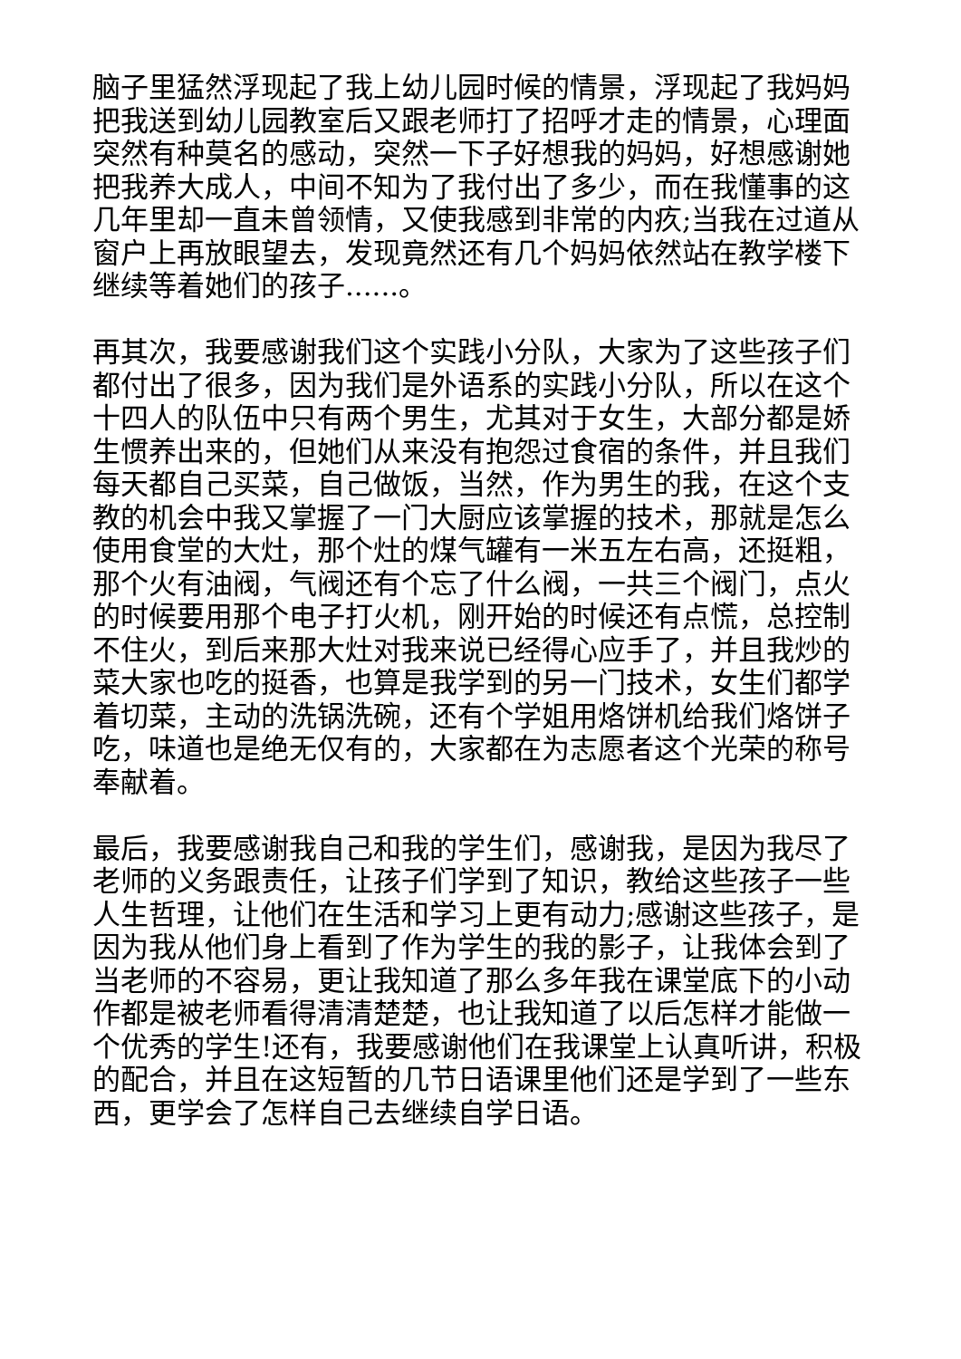脑子里猛然浮现起了我上幼儿园时候的情景，浮现起了我妈妈把我送到幼儿园教室后又跟老师打了招呼才走的情景，心理面突然有种莫名的感动，突然一下子好想我的妈妈，好想感谢她把我养大成人，中间不知为了我付出了多少，而在我懂事的这几年里却一直未曾领情，又使我感到非常的内疚;当我在过道从窗户上再放眼望去，发现竟然还有几个妈妈依然站在教学楼下继续等着她们的孩子......。
再其次，我要感谢我们这个实践小分队，大家为了这些孩子们都付出了很多，因为我们是外语系的实践小分队，所以在这个十四人的队伍中只有两个男生，尤其对于女生，大部分都是娇生惯养出来的，但她们从来没有抱怨过食宿的条件，并且我们每天都自己买菜，自己做饭，当然，作为男生的我，在这个支教的机会中我又掌握了一门大厨应该掌握的技术，那就是怎么使用食堂的大灶，那个灶的煤气罐有一米五左右高，还挺粗，那个火有油阀，气阀还有个忘了什么阀，一共三个阀门，点火的时候要用那个电子打火机，刚开始的时候还有点慌，总控制不住火，到后来那大灶对我来说已经得心应手了，并且我炒的菜大家也吃的挺香，也算是我学到的另一门技术，女生们都学着切菜，主动的洗锅洗碗，还有个学姐用烙饼机给我们烙饼子吃，味道也是绝无仅有的，大家都在为志愿者这个光荣的称号奉献着。
最后，我要感谢我自己和我的学生们，感谢我，是因为我尽了老师的义务跟责任，让孩子们学到了知识，教给这些孩子一些人生哲理，让他们在生活和学习上更有动力;感谢这些孩子，是因为我从他们身上看到了作为学生的我的影子，让我体会到了当老师的不容易，更让我知道了那么多年我在课堂底下的小动作都是被老师看得清清楚楚，也让我知道了以后怎样才能做一个优秀的学生!还有，我要感谢他们在我课堂上认真听讲，积极的配合，并且在这短暂的几节日语课里他们还是学到了一些东西，更学会了怎样自己去继续自学日语。